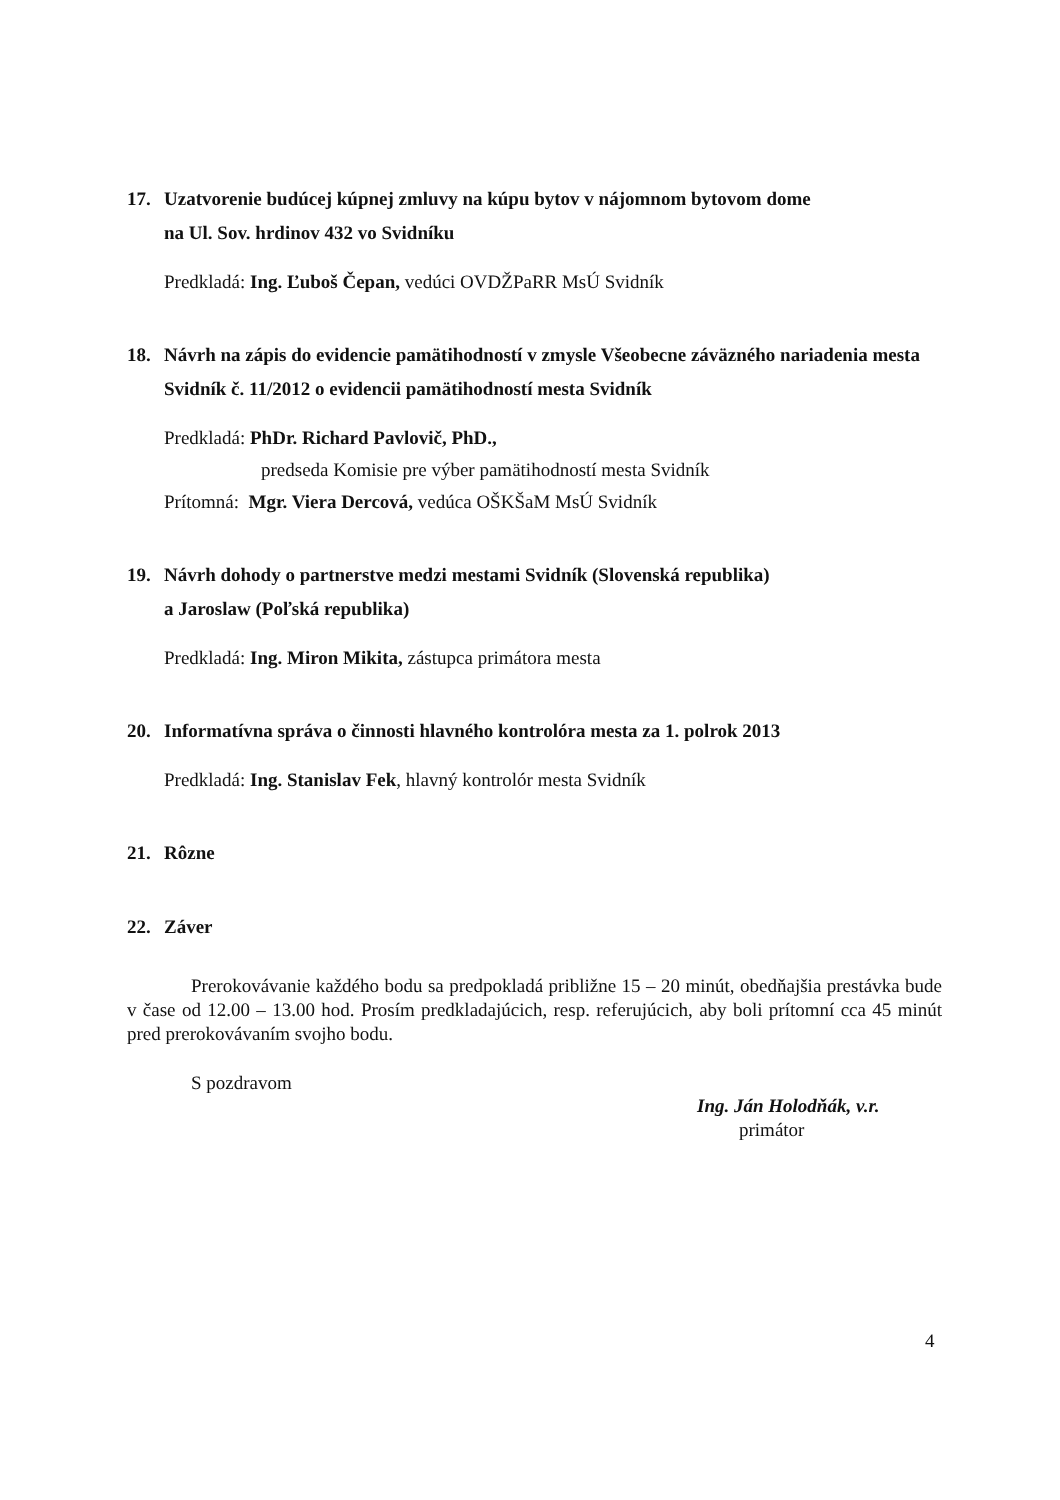17. Uzatvorenie budúcej kúpnej zmluvy na kúpu bytov v nájomnom bytovom dome
na Ul. Sov. hrdinov 432 vo Svidníku
Predkladá: Ing. Ľuboš Čepan, vedúci OVDŽPaRR MsÚ Svidník
18. Návrh na zápis do evidencie pamätihodností v zmysle Všeobecne záväzného nariadenia mesta Svidník č. 11/2012 o evidencii pamätihodností mesta Svidník
Predkladá: PhDr. Richard Pavlovič, PhD.,
predseda Komisie pre výber pamätihodností mesta Svidník
Prítomná: Mgr. Viera Dercová, vedúca OŠKŠaM MsÚ Svidník
19. Návrh dohody o partnerstve medzi mestami Svidník (Slovenská republika)
a Jaroslaw (Poľská republika)
Predkladá: Ing. Miron Mikita, zástupca primátora mesta
20. Informatívna správa o činnosti hlavného kontrolóra mesta za 1. polrok 2013
Predkladá: Ing. Stanislav Fek, hlavný kontrolór mesta Svidník
21. Rôzne
22. Záver
Prerokovávanie každého bodu sa predpokladá približne 15 – 20 minút, obedňajšia prestávka bude v čase od 12.00 – 13.00 hod. Prosím predkladajúcich, resp. referujúcich, aby boli prítomní cca 45 minút pred prerokovávaním svojho bodu.
S pozdravom
Ing. Ján Holodňák, v.r.
primátor
4